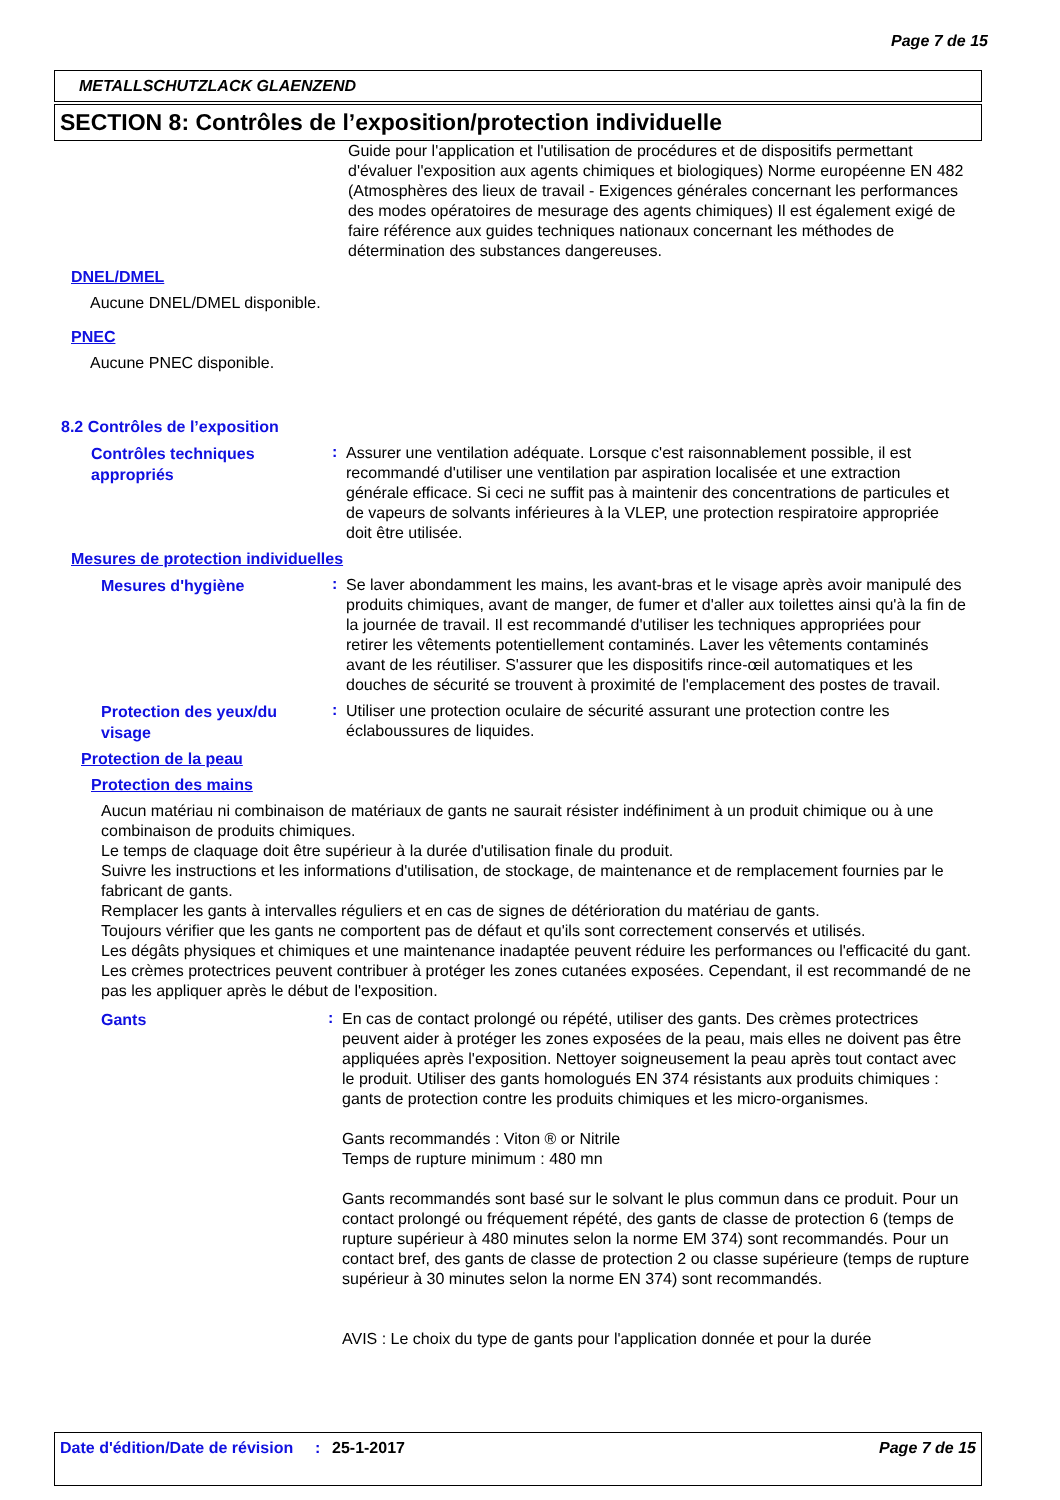Page 7 de 15
METALLSCHUTZLACK GLAENZEND
SECTION 8: Contrôles de l’exposition/protection individuelle
Guide pour l'application et l'utilisation de procédures et de dispositifs permettant d'évaluer l'exposition aux agents chimiques et biologiques) Norme européenne EN 482 (Atmosphères des lieux de travail - Exigences générales concernant les performances des modes opératoires de mesurage des agents chimiques) Il est également exigé de faire référence aux guides techniques nationaux concernant les méthodes de détermination des substances dangereuses.
DNEL/DMEL
Aucune DNEL/DMEL disponible.
PNEC
Aucune PNEC disponible.
8.2 Contrôles de l’exposition
Contrôles techniques appropriés
:
Assurer une ventilation adéquate. Lorsque c'est raisonnablement possible, il est recommandé d'utiliser une ventilation par aspiration localisée et une extraction générale efficace. Si ceci ne suffit pas à maintenir des concentrations de particules et de vapeurs de solvants inférieures à la VLEP, une protection respiratoire appropriée doit être utilisée.
Mesures de protection individuelles
Mesures d'hygiène
:
Se laver abondamment les mains, les avant-bras et le visage après avoir manipulé des produits chimiques, avant de manger, de fumer et d'aller aux toilettes ainsi qu'à la fin de la journée de travail. Il est recommandé d'utiliser les techniques appropriées pour retirer les vêtements potentiellement contaminés. Laver les vêtements contaminés avant de les réutiliser. S'assurer que les dispositifs rince-œil automatiques et les douches de sécurité se trouvent à proximité de l'emplacement des postes de travail.
Protection des yeux/du visage
:
Utiliser une protection oculaire de sécurité assurant une protection contre les éclaboussures de liquides.
Protection de la peau
Protection des mains
Aucun matériau ni combinaison de matériaux de gants ne saurait résister indéfiniment à un produit chimique ou à une combinaison de produits chimiques.
Le temps de claquage doit être supérieur à la durée d'utilisation finale du produit.
Suivre les instructions et les informations d'utilisation, de stockage, de maintenance et de remplacement fournies par le fabricant de gants.
Remplacer les gants à intervalles réguliers et en cas de signes de détérioration du matériau de gants.
Toujours vérifier que les gants ne comportent pas de défaut et qu'ils sont correctement conservés et utilisés.
Les dégâts physiques et chimiques et une maintenance inadaptée peuvent réduire les performances ou l'efficacité du gant.
Les crèmes protectrices peuvent contribuer à protéger les zones cutanées exposées. Cependant, il est recommandé de ne pas les appliquer après le début de l'exposition.
Gants
:
En cas de contact prolongé ou répété, utiliser des gants. Des crèmes protectrices peuvent aider à protéger les zones exposées de la peau, mais elles ne doivent pas être appliquées après l'exposition. Nettoyer soigneusement la peau après tout contact avec le produit. Utiliser des gants homologués EN 374 résistants aux produits chimiques : gants de protection contre les produits chimiques et les micro-organismes.
Gants recommandés : Viton ® or Nitrile
Temps de rupture minimum : 480 mn
Gants recommandés sont basé sur le solvant le plus commun dans ce produit. Pour un contact prolongé ou fréquement répété, des gants de classe de protection 6 (temps de rupture supérieur à 480 minutes selon la norme EM 374) sont recommandés. Pour un contact bref, des gants de classe de protection 2 ou classe supérieure (temps de rupture supérieur à 30 minutes selon la norme EN 374) sont recommandés.
AVIS : Le choix du type de gants pour l'application donnée et pour la durée
Date d'édition/Date de révision
: 25-1-2017 Page 7 de 15